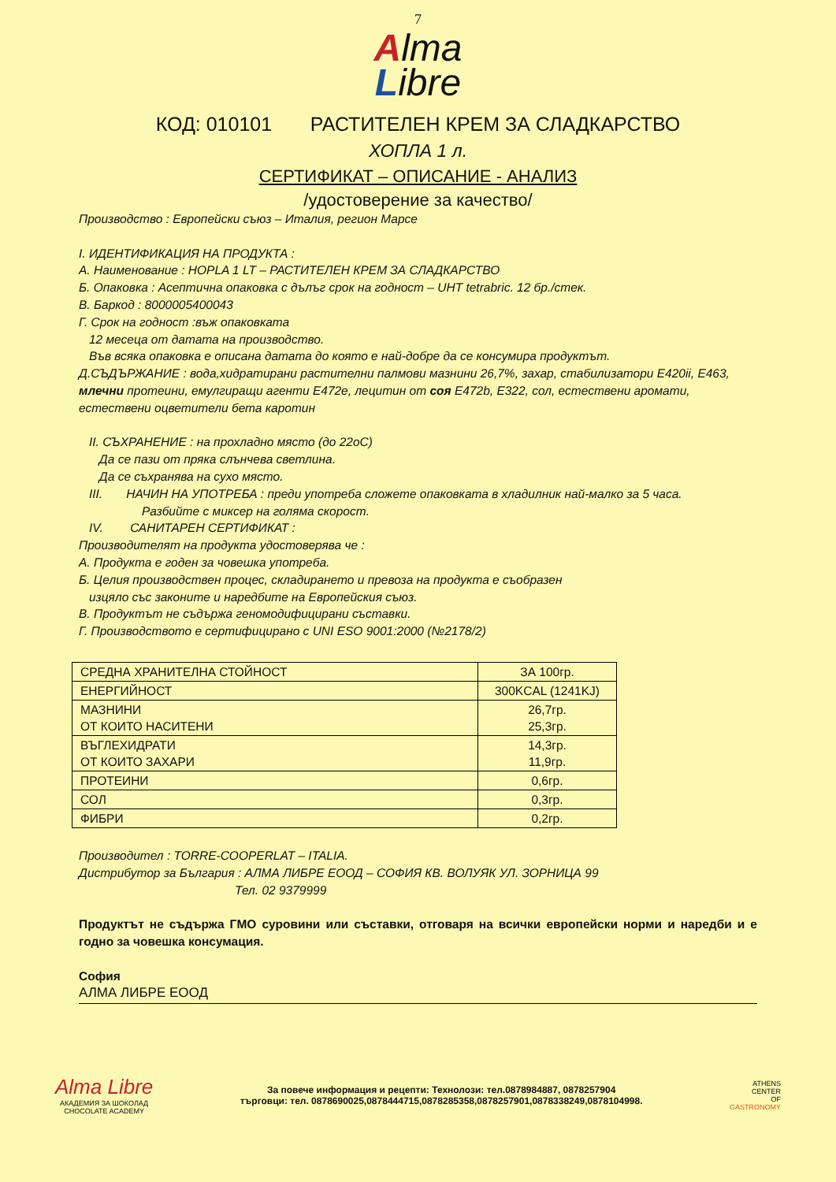7
Alma
Libre
КОД: 010101 РАСТИТЕЛЕН КРЕМ ЗА СЛАДКАРСТВО
ХОПЛА 1 л.
СЕРТИФИКАТ – ОПИСАНИЕ - АНАЛИЗ
/удостоверение за качество/
Производство : Европейски съюз – Италия, регион Марсе
I. ИДЕНТИФИКАЦИЯ НА ПРОДУКТА :
А. Наименование : HOPLA 1 LT – РАСТИТЕЛЕН КРЕМ ЗА СЛАДКАРСТВО
Б. Опаковка : Асептична опаковка с дълъг срок на годност – UHT tetrabric. 12 бр./стек.
В. Баркод : 8000005400043
Г. Срок на годност :въж опаковката
12 месеца от датата на производство.
Във всяка опаковка е описана датата до която е най-добре да се консумира продуктът.
Д.СЪДЪРЖАНИЕ : вода,хидратирани растителни палмови мазнини 26,7%, захар, стабилизатори E420ii, E463, млечни протеини, емулгиращи агенти E472e, лецитин от соя E472b, E322, сол, естествени аромати, естествени оцветители бета каротин
II. СЪХРАНЕНИЕ : на прохладно място (до 22oC)
Да се пази от пряка слънчева светлина.
Да се съхранява на сухо място.
III. НАЧИН НА УПОТРЕБА : преди употреба сложете опаковката в хладилник най-малко за 5 часа.
Разбийте с миксер на голяма скорост.
IV. САНИТАРЕН СЕРТИФИКАТ :
Производителят на продукта удостоверява че :
А. Продукта е годен за човешка употреба.
Б. Целия производствен процес, складирането и превоза на продукта е съобразен
изцяло със законите и наредбите на Европейския съюз.
В. Продуктът не съдържа геномодифицирани съставки.
Г. Производството е сертифицирано с UNI ESO 9001:2000 (№2178/2)
| СРЕДНА ХРАНИТЕЛНА СТОЙНОСТ | ЗА 100гр. |
| ЕНЕРГИЙНОСТ | 300KCAL (1241KJ) |
| МАЗНИНИ ОТ КОИТО НАСИТЕНИ | 26,7гр. 25,3гр. |
| ВЪГЛЕХИДРАТИ ОТ КОИТО ЗАХАРИ | 14,3гр. 11,9гр. |
| ПРОТЕИНИ | 0,6гр. |
| СОЛ | 0,3гр. |
| ФИБРИ | 0,2гр. |
Производител : TORRE-COOPERLAT – ITALIA.
Дистрибутор за България : АЛМА ЛИБРЕ ЕООД – СОФИЯ КВ. ВОЛУЯК УЛ. ЗОРНИЦА 99
Тел. 02 9379999
Продуктът не съдържа ГМО суровини или съставки, отговаря на всички европейски норми и наредби и е годно за човешка консумация.
София
АЛМА ЛИБРЕ ЕООД
Alma Libre
АКАДЕМИЯ ЗА ШОКОЛАД
CHOCOLATE ACADEMY
За повече информация и рецепти: Технолози: тел.0878984887, 0878257904
търговци: тел. 0878690025,0878444715,0878285358,0878257901,0878338249,0878104998.
ATHENS
CENTER
OF
GASTRONOMY